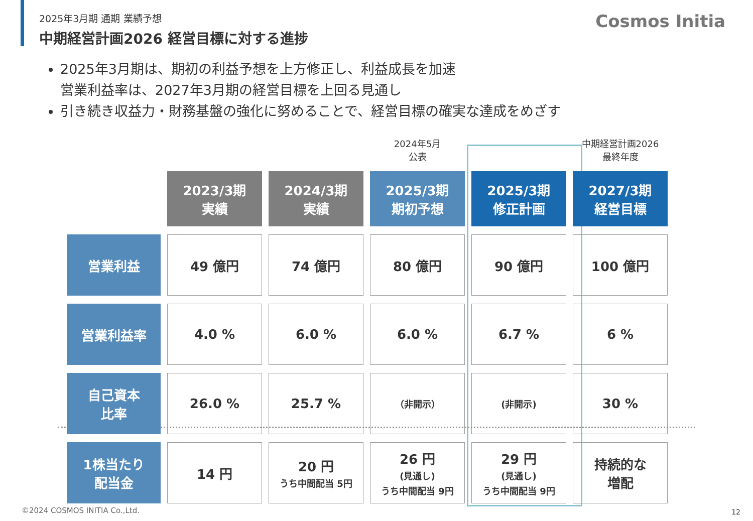Cosmos Initia
2025年3月期 通期 業績予想
中期経営計画2026 経営目標に対する進捗
2025年3月期は、期初の利益予想を上方修正し、利益成長を加速
営業利益率は、2027年3月期の経営目標を上回る見通し
引き続き収益力・財務基盤の強化に努めることで、経営目標の確実な達成をめざす
| | | | 2024年5月 公表 | | 中期経営計画2026 最終年度 |
| | 2023/3期 実績 | 2024/3期 実績 | 2025/3期 期初予想 | 2025/3期 修正計画 | 2027/3期 経営目標 |
| 営業利益 | 49 億円 | 74 億円 | 80 億円 | 90 億円 | 100 億円 |
| 営業利益率 | 4.0 % | 6.0 % | 6.0 % | 6.7 % | 6 % |
| 自己資本 比率 | 26.0 % | 25.7 % | （非開示） | (非開示) | 30 % |
| 1株当たり 配当金 | 14 円 | 20 円 うち中間配当 5円 | 26 円 (見通し) うち中間配当 9円 | 29 円 (見通し) うち中間配当 9円 | 持続的な 増配 |
©2024 COSMOS INITIA Co.,Ltd. 12